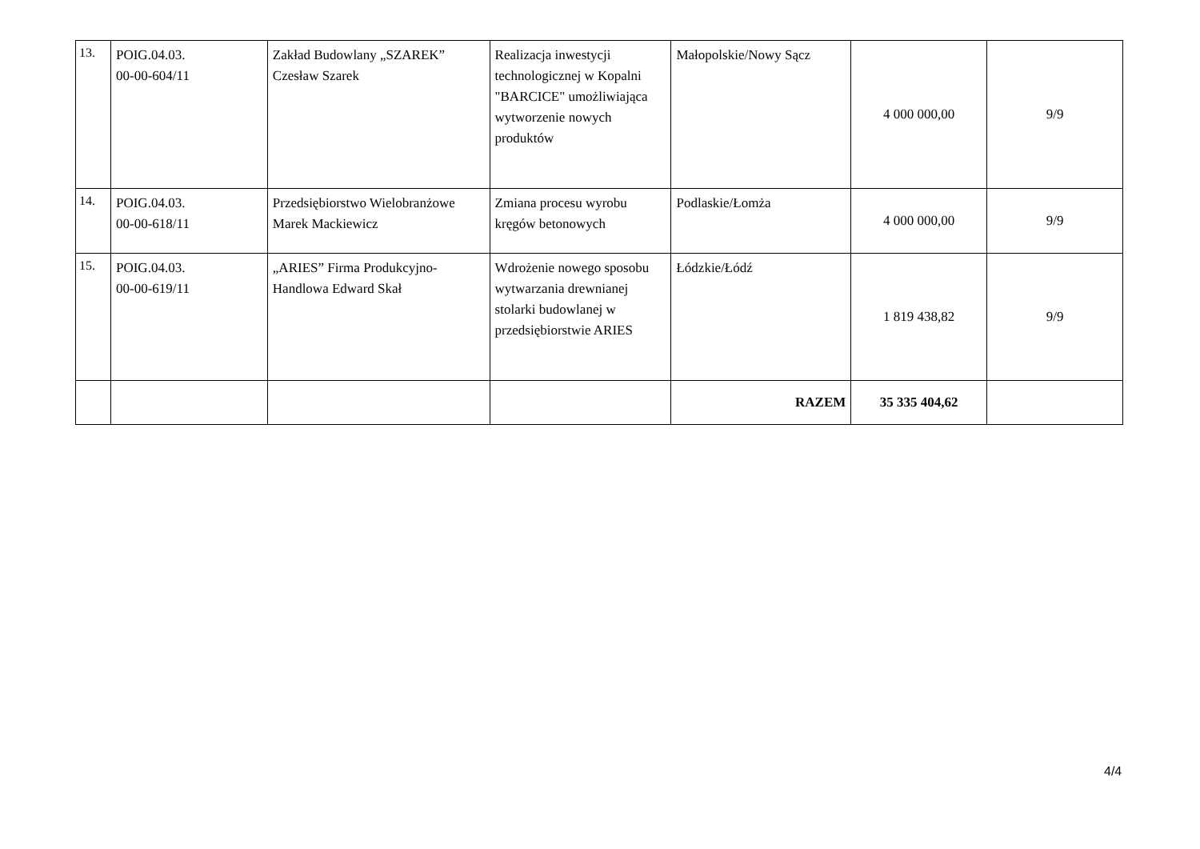| 13. | POIG.04.03. 00-00-604/11 | Zakład Budowlany „SZAREK” Czesław Szarek | Realizacja inwestycji technologicznej w Kopalni "BARCICE" umożliwiająca wytworzenie nowych produktów | Małopolskie/Nowy Sącz | 4 000 000,00 | 9/9 |
| 14. | POIG.04.03. 00-00-618/11 | Przedsiębiorstwo Wielobranżowe Marek Mackiewicz | Zmiana procesu wyrobu kręgów betonowych | Podlaskie/Łomża | 4 000 000,00 | 9/9 |
| 15. | POIG.04.03. 00-00-619/11 | „ARIES” Firma Produkcyjno-Handlowa Edward Skał | Wdrożenie nowego sposobu wytwarzania drewnianej stolarki budowlanej w przedsiębiorstwie ARIES | Łódzkie/Łódź | 1 819 438,82 | 9/9 |
| | | | | RAZEM | 35 335 404,62 | |
4/4